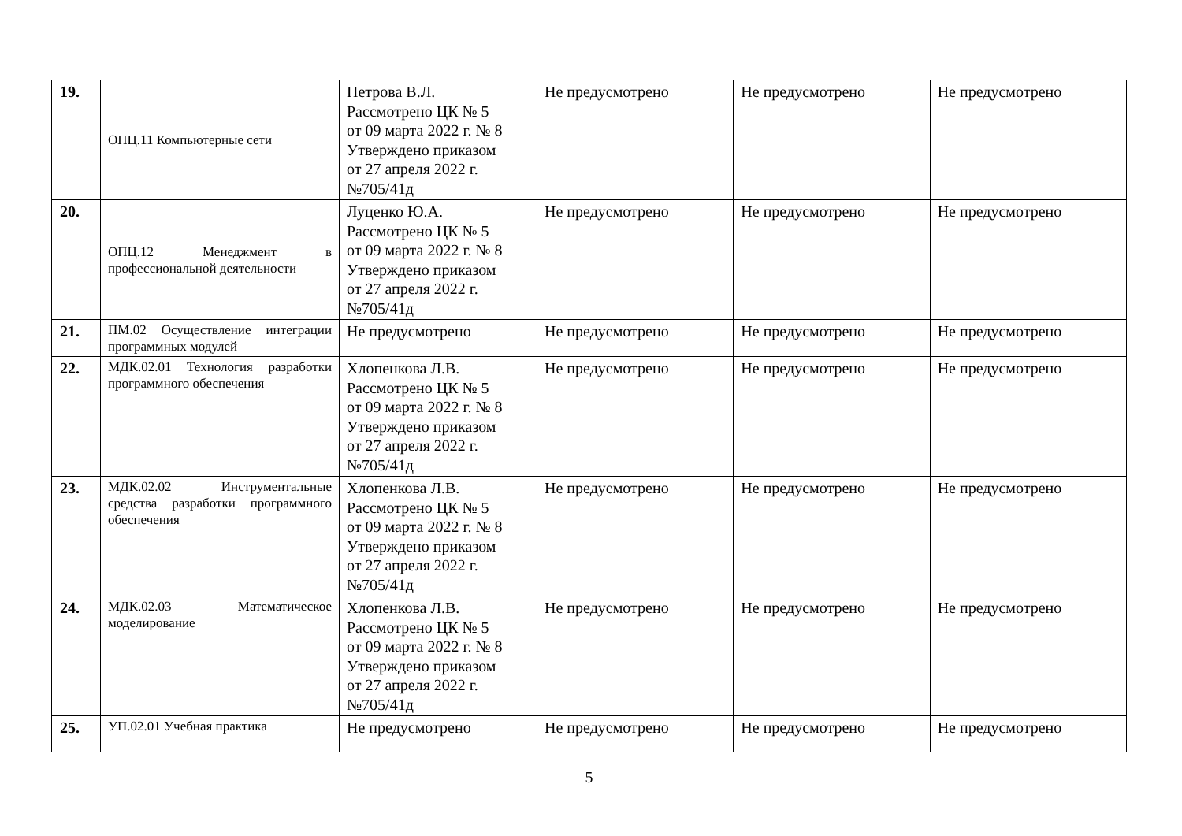| 19. | ОПЦ.11 Компьютерные сети | Петрова В.Л. Рассмотрено ЦК № 5 от 09 марта 2022 г. № 8 Утверждено приказом от 27 апреля 2022 г. №705/41д | Не предусмотрено | Не предусмотрено | Не предусмотрено |
| 20. | ОПЦ.12 Менеджмент в профессиональной деятельности | Луценко Ю.А. Рассмотрено ЦК № 5 от 09 марта 2022 г. № 8 Утверждено приказом от 27 апреля 2022 г. №705/41д | Не предусмотрено | Не предусмотрено | Не предусмотрено |
| 21. | ПМ.02 Осуществление интеграции программных модулей | Не предусмотрено | Не предусмотрено | Не предусмотрено | Не предусмотрено |
| 22. | МДК.02.01 Технология разработки программного обеспечения | Хлопенкова Л.В. Рассмотрено ЦК № 5 от 09 марта 2022 г. № 8 Утверждено приказом от 27 апреля 2022 г. №705/41д | Не предусмотрено | Не предусмотрено | Не предусмотрено |
| 23. | МДК.02.02 Инструментальные средства разработки программного обеспечения | Хлопенкова Л.В. Рассмотрено ЦК № 5 от 09 марта 2022 г. № 8 Утверждено приказом от 27 апреля 2022 г. №705/41д | Не предусмотрено | Не предусмотрено | Не предусмотрено |
| 24. | МДК.02.03 Математическое моделирование | Хлопенкова Л.В. Рассмотрено ЦК № 5 от 09 марта 2022 г. № 8 Утверждено приказом от 27 апреля 2022 г. №705/41д | Не предусмотрено | Не предусмотрено | Не предусмотрено |
| 25. | УП.02.01 Учебная практика | Не предусмотрено | Не предусмотрено | Не предусмотрено | Не предусмотрено |
5